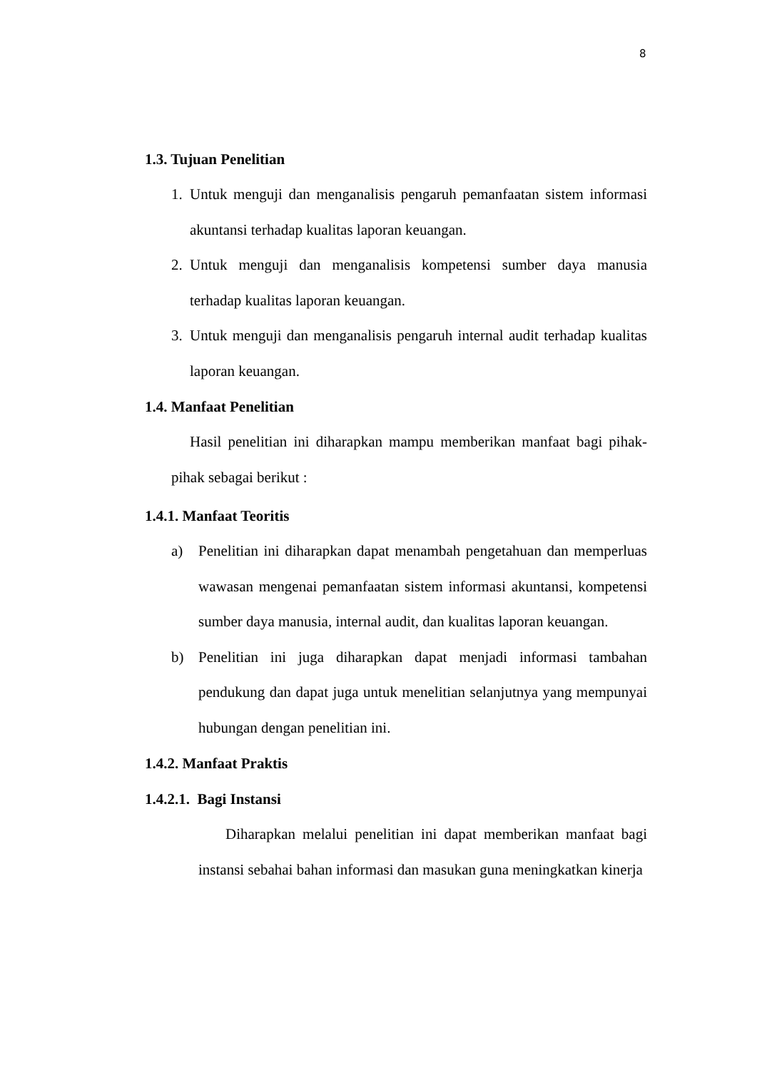8
1.3. Tujuan Penelitian
1. Untuk menguji dan menganalisis pengaruh pemanfaatan sistem informasi akuntansi terhadap kualitas laporan keuangan.
2. Untuk menguji dan menganalisis kompetensi sumber daya manusia terhadap kualitas laporan keuangan.
3. Untuk menguji dan menganalisis pengaruh internal audit terhadap kualitas laporan keuangan.
1.4. Manfaat Penelitian
Hasil penelitian ini diharapkan mampu memberikan manfaat bagi pihak-pihak sebagai berikut :
1.4.1. Manfaat Teoritis
a) Penelitian ini diharapkan dapat menambah pengetahuan dan memperluas wawasan mengenai pemanfaatan sistem informasi akuntansi, kompetensi sumber daya manusia, internal audit, dan kualitas laporan keuangan.
b) Penelitian ini juga diharapkan dapat menjadi informasi tambahan pendukung dan dapat juga untuk menelitian selanjutnya yang mempunyai hubungan dengan penelitian ini.
1.4.2. Manfaat Praktis
1.4.2.1. Bagi Instansi
Diharapkan melalui penelitian ini dapat memberikan manfaat bagi instansi sebahai bahan informasi dan masukan guna meningkatkan kinerja